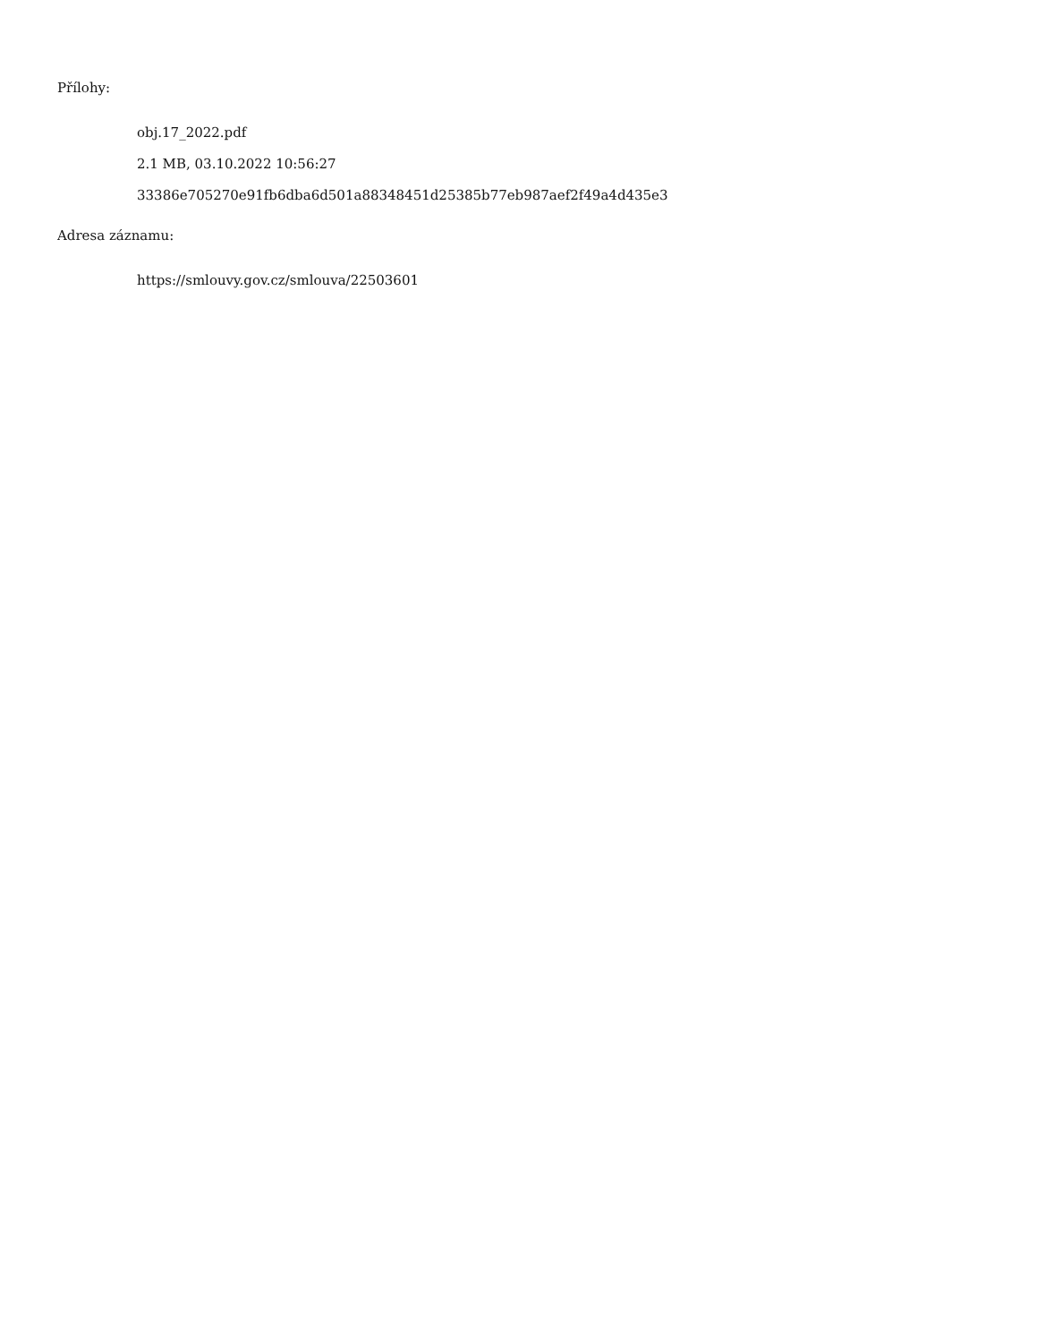Přílohy:
obj.17_2022.pdf
2.1 MB, 03.10.2022 10:56:27
33386e705270e91fb6dba6d501a88348451d25385b77eb987aef2f49a4d435e3
Adresa záznamu:
https://smlouvy.gov.cz/smlouva/22503601